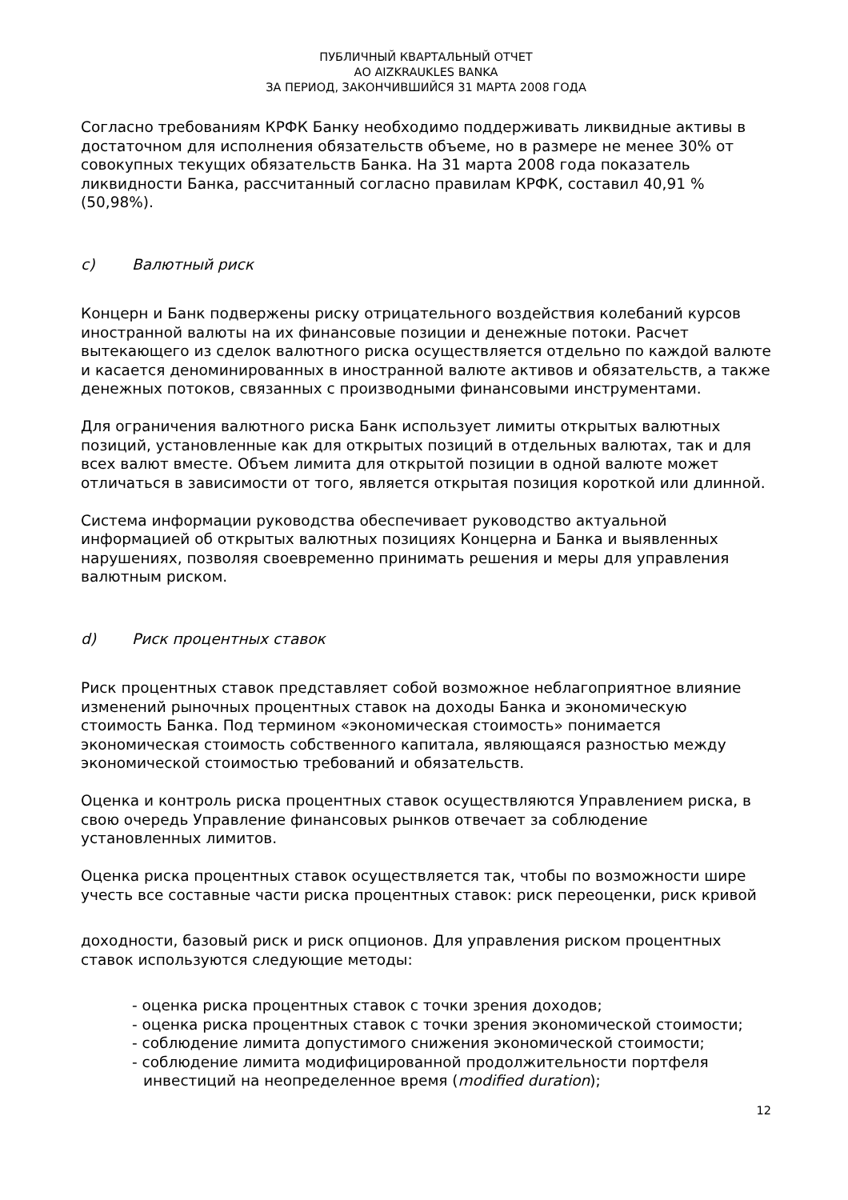ПУБЛИЧНЫЙ КВАРТАЛЬНЫЙ ОТЧЕТ
АО AIZKRAUKLES BANKA
ЗА ПЕРИОД, ЗАКОНЧИВШИЙСЯ 31 МАРТА 2008 ГОДА
Согласно требованиям КРФК Банку необходимо поддерживать ликвидные активы в достаточном для исполнения обязательств объеме, но в размере не менее 30% от совокупных текущих обязательств Банка. На 31 марта 2008 года показатель ликвидности Банка, рассчитанный согласно правилам КРФК, составил 40,91 % (50,98%).
c) Валютный риск
Концерн и Банк подвержены риску отрицательного воздействия колебаний курсов иностранной валюты на их финансовые позиции и денежные потоки. Расчет вытекающего из сделок валютного риска осуществляется отдельно по каждой валюте и касается деноминированных в иностранной валюте активов и обязательств, а также денежных потоков, связанных с производными финансовыми инструментами.
Для ограничения валютного риска Банк использует лимиты открытых валютных позиций, установленные как для открытых позиций в отдельных валютах, так и для всех валют вместе. Объем лимита для открытой позиции в одной валюте может отличаться в зависимости от того, является открытая позиция короткой или длинной.
Система информации руководства обеспечивает руководство актуальной информацией об открытых валютных позициях Концерна и Банка и выявленных нарушениях, позволяя своевременно принимать решения и меры для управления валютным риском.
d) Риск процентных ставок
Риск процентных ставок представляет собой возможное неблагоприятное влияние изменений рыночных процентных ставок на доходы Банка и экономическую стоимость Банка. Под термином «экономическая стоимость» понимается экономическая стоимость собственного капитала, являющаяся разностью между экономической стоимостью требований и обязательств.
Оценка и контроль риска процентных ставок осуществляются Управлением риска, в свою очередь Управление финансовых рынков отвечает за соблюдение установленных лимитов.
Оценка риска процентных ставок осуществляется так, чтобы по возможности шире учесть все составные части риска процентных ставок: риск переоценки, риск кривой
доходности, базовый риск и риск опционов. Для управления риском процентных ставок используются следующие методы:
- оценка риска процентных ставок с точки зрения доходов;
- оценка риска процентных ставок с точки зрения экономической стоимости;
- соблюдение лимита допустимого снижения экономической стоимости;
- соблюдение лимита модифицированной продолжительности портфеля инвестиций на неопределенное время (modified duration);
12